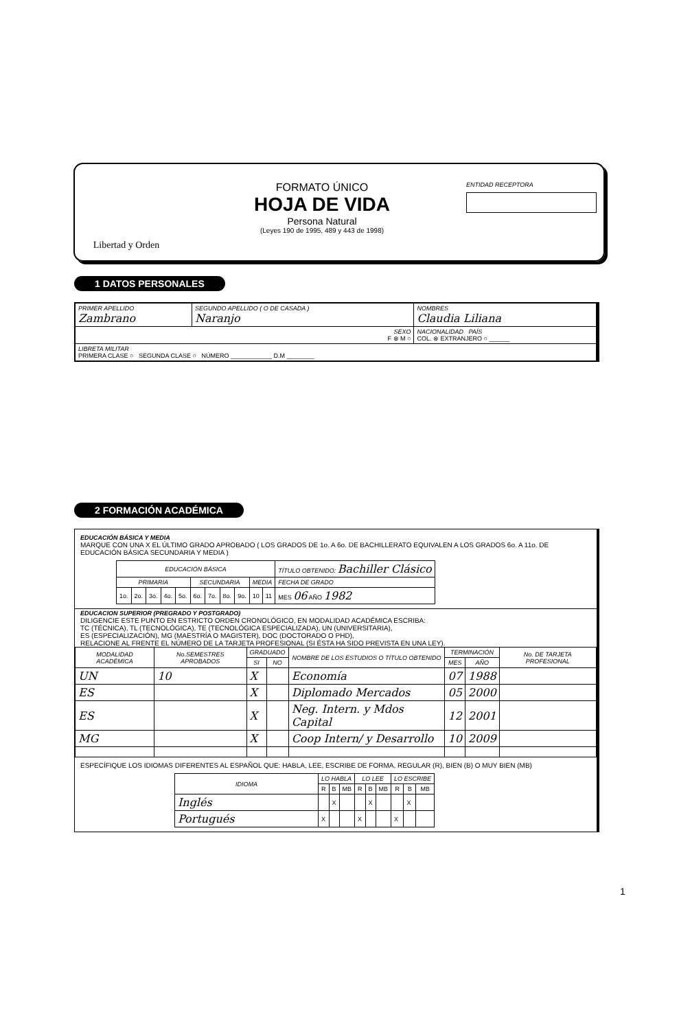Libertad y Orden
FORMATO ÚNICO
HOJA DE VIDA
Persona Natural
(Leyes 190 de 1995, 489 y 443 de 1998)
ENTIDAD RECEPTORA
1 DATOS PERSONALES
| PRIMER APELLIDO Zambrano | SEGUNDO APELLIDO ( O DE CASADA ) Naranjo | NOMBRES Claudia Liliana |
| SEXO F ⊗ M ○ | | NACIONALIDAD PAÍS COL. ⊗ EXTRANJERO ○ ______ |
| LIBRETA MILITAR PRIMERA CLASE ○ SEGUNDA CLASE ○ NÚMERO ____________ D.M ________ | | |
2 FORMACIÓN ACADÉMICA
EDUCACIÓN BÁSICA Y MEDIA
MARQUE CON UNA X EL ÚLTIMO GRADO APROBADO ( LOS GRADOS DE 1o. A 6o. DE BACHILLERATO EQUIVALEN A LOS GRADOS 6o. A 11o. DE EDUCACIÓN BÁSICA SECUNDARIA Y MEDIA )
| EDUCACIÓN BÁSICA | | | | | | | | | | | TÍTULO OBTENIDO: Bachiller Clásico |
| PRIMARIA | | | | | SECUNDARIA | | | | MEDIA | | FECHA DE GRADO |
| 1o. | 2o. | 3o. | 4o. | 5o. | 6o. | 7o. | 8o. | 9o. | 10 | 11 | MES 06 AÑO 1982 |
EDUCACION SUPERIOR (PREGRADO Y POSTGRADO)
DILIGENCIE ESTE PUNTO EN ESTRICTO ORDEN CRONOLÓGICO, EN MODALIDAD ACADÉMICA ESCRIBA:
TC (TÉCNICA), TL (TECNOLÓGICA), TE (TECNOLÓGICA ESPECIALIZADA), UN (UNIVERSITARIA),
ES (ESPECIALIZACIÓN), MG (MAESTRÍA O MAGISTER), DOC (DOCTORADO O PHD),
RELACIONE AL FRENTE EL NÚMERO DE LA TARJETA PROFESIONAL (SI ÉSTA HA SIDO PREVISTA EN UNA LEY).
| MODALIDAD ACADÉMICA | No.SEMESTRES APROBADOS | GRADUADO | | NOMBRE DE LOS ESTUDIOS O TÍTULO OBTENIDO | TERMINACIÓN | | No. DE TARJETA PROFESIONAL |
| --- | --- | --- | --- | --- | --- | --- | --- |
| | | SI | NO | | MES | AÑO | |
| UN | 10 | X | | Economía | 07 | 1988 | |
| ES | | X | | Diplomado Mercados | 05 | 2000 | |
| ES | | X | | Neg. Intern. y Mdos Capital | 12 | 2001 | |
| MG | | X | | Coop Intern/ y Desarrollo | 10 | 2009 | |
ESPECÍFIQUE LOS IDIOMAS DIFERENTES AL ESPAÑOL QUE: HABLA, LEE, ESCRIBE DE FORMA, REGULAR (R), BIEN (B) O MUY BIEN (MB)
| IDIOMA | LO HABLA | | | LO LEE | | | LO ESCRIBE | | |
| --- | --- | --- | --- | --- | --- | --- | --- | --- | --- |
| | R | B | MB | R | B | MB | R | B | MB |
| Inglés | | X | | | X | | | X | |
| Portugués | X | | | X | | | X | | |
1